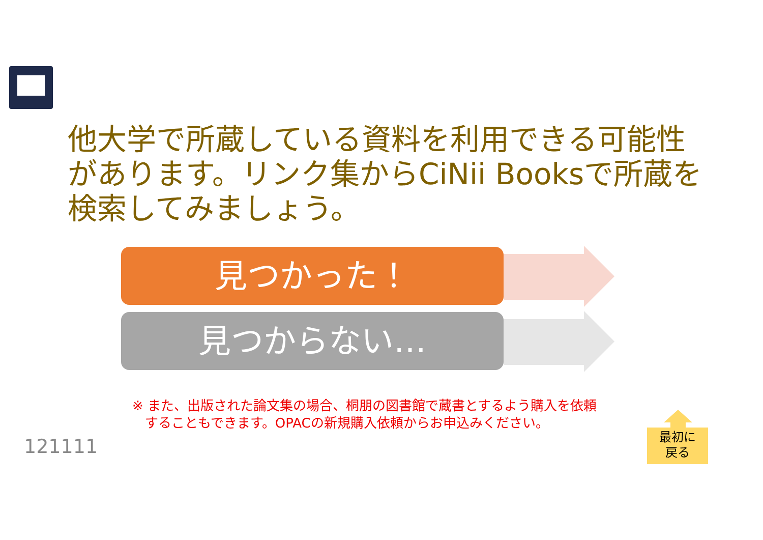他大学で所蔵している資料を利用できる可能性があります。リンク集からCiNii Booksで所蔵を検索してみましょう。
見つかった！
見つからない…
※ また、出版された論文集の場合、桐朋の図書館で蔵書とするよう購入を依頼
することもできます。OPACの新規購入依頼からお申込みください。
121111
最初に
戻る